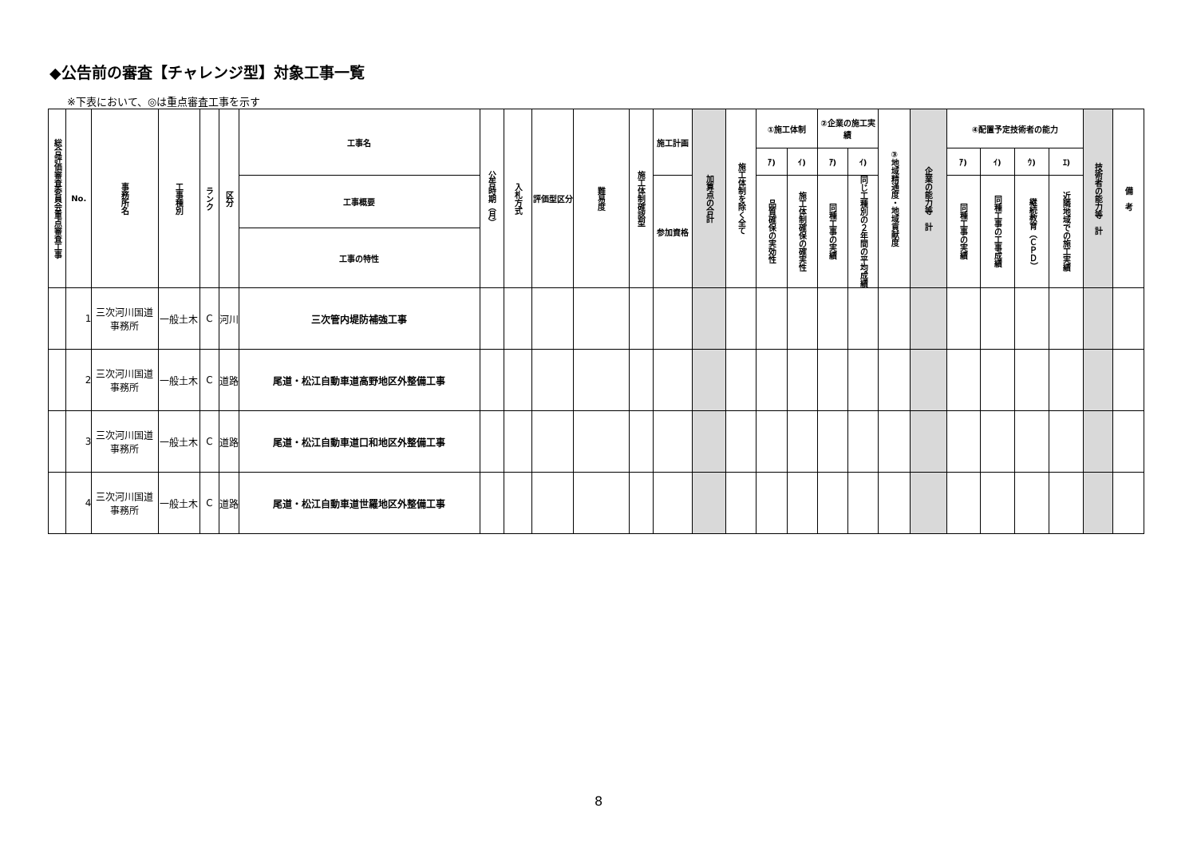◆公告前の審査【チャレンジ型】対象工事一覧
※下表において、◎は重点審査工事を示す
| 総合評価審査委員会重点審査工事 | No. | 事務所名 | 工事種別 | ランク | 区分 | 工事名 | 公告時期（月） | 入札方式 | 評価型区分 | 難易度 | 施工体制確認型 | 施工計画 | 加算点の合計 | 施工体制を除く全て | ①施工体制 | | ②企業の施工実績 | | ③地域精通度・地域貢献度 | 企業の能力等 計 | ④配置予定技術者の能力 | | | | 技術者の能力等 計 | 備 考 |
| --- | --- | --- | --- | --- | --- | --- | --- | --- | --- | --- | --- | --- | --- | --- | --- | --- | --- | --- | --- | --- | --- | --- | --- | --- | --- | --- |
| | | | | | | | | | | | | | | | ｱ) | ｲ) | ｱ) | ｲ) | | | ｱ) | ｲ) | ｳ) | ｴ) | | |
| | | | | | | 工事概要 | | | | | | 参加資格 | | | 品質確保の実効性 | 施工体制確保の確実性 | 同種工事の実績 | 同じ工種別の２年間の平均成績 | | | 同種工事の実績 | 同種工事の工事成績 | 継続教育（ＣＰＤ） | 近隣地域での施工実績 | | |
| | | | | | | 工事の特性 | | | | | | | | | | | | | | | | | | | | |
| | 1 | 三次河川国道事務所 | 一般土木 | C | 河川 | 三次管内堤防補強工事 | | | | | | | | | | | | | | | | | | | | |
| | 2 | 三次河川国道事務所 | 一般土木 | C | 道路 | 尾道・松江自動車道高野地区外整備工事 | | | | | | | | | | | | | | | | | | | | |
| | 3 | 三次河川国道事務所 | 一般土木 | C | 道路 | 尾道・松江自動車道口和地区外整備工事 | | | | | | | | | | | | | | | | | | | | |
| | 4 | 三次河川国道事務所 | 一般土木 | C | 道路 | 尾道・松江自動車道世羅地区外整備工事 | | | | | | | | | | | | | | | | | | | | |
8